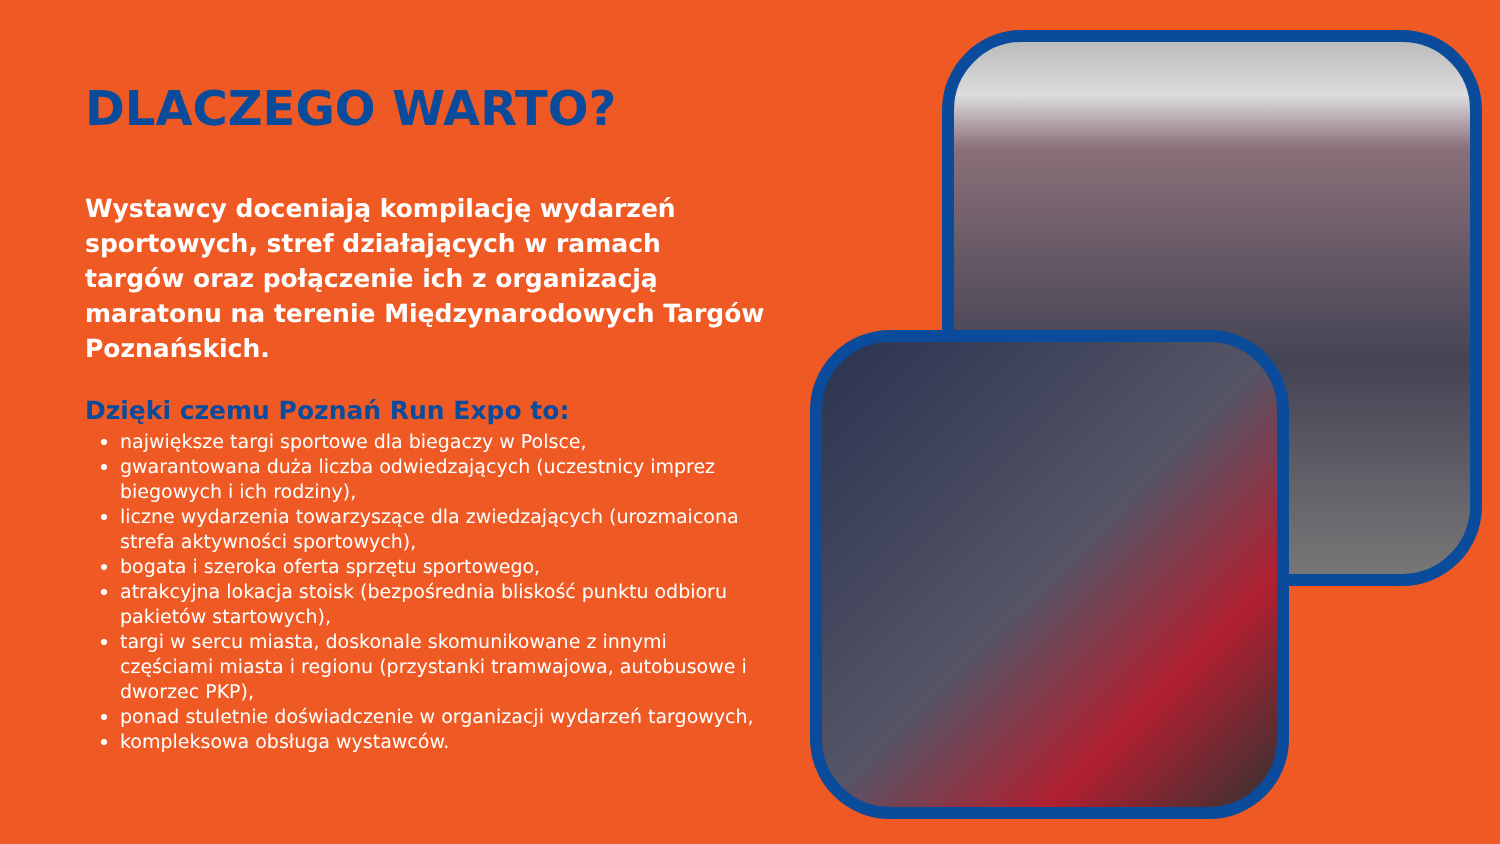DLACZEGO WARTO?
Wystawcy doceniają kompilację wydarzeń sportowych, stref działających w ramach targów oraz połączenie ich z organizacją maratonu na terenie Międzynarodowych Targów Poznańskich.
Dzięki czemu Poznań Run Expo to:
największe targi sportowe dla biegaczy w Polsce,
gwarantowana duża liczba odwiedzających (uczestnicy imprez biegowych i ich rodziny),
liczne wydarzenia towarzyszące dla zwiedzających (urozmaicona strefa aktywności sportowych),
bogata i szeroka oferta sprzętu sportowego,
atrakcyjna lokacja stoisk (bezpośrednia bliskość punktu odbioru pakietów startowych),
targi w sercu miasta, doskonale skomunikowane z innymi częściami miasta i regionu (przystanki tramwajowa, autobusowe i dworzec PKP),
ponad stuletnie doświadczenie w organizacji wydarzeń targowych,
kompleksowa obsługa wystawców.